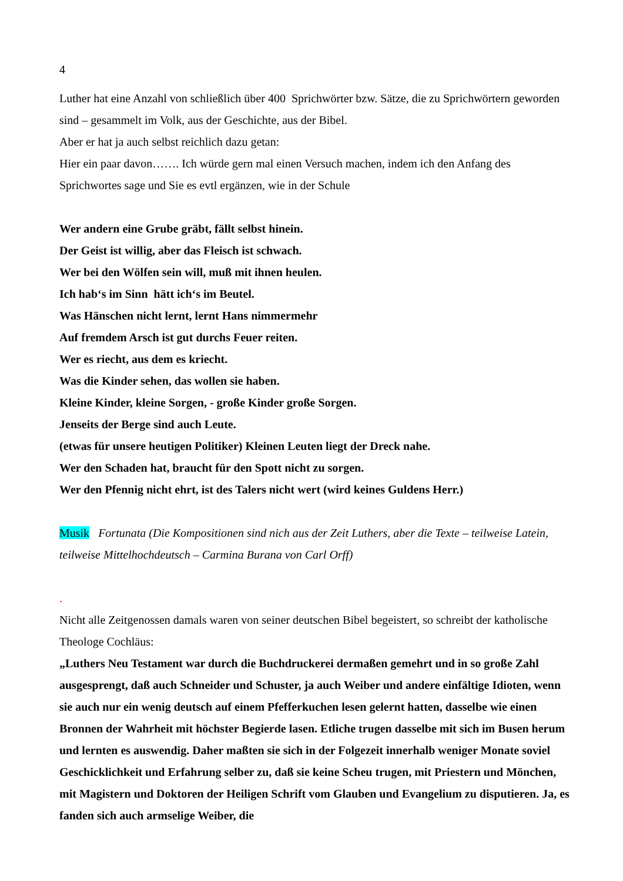4
Luther hat eine Anzahl von schließlich über 400 Sprichwörter bzw. Sätze, die zu Sprichwörtern geworden sind – gesammelt im Volk, aus der Geschichte, aus der Bibel.
Aber er hat ja auch selbst reichlich dazu getan:
Hier ein paar davon……. Ich würde gern mal einen Versuch machen, indem ich den Anfang des Sprichwortes sage und Sie es evtl ergänzen, wie in der Schule
Wer andern eine Grube gräbt, fällt selbst hinein.
Der Geist ist willig, aber das Fleisch ist schwach.
Wer bei den Wölfen sein will, muß mit ihnen heulen.
Ich hab‘s im Sinn hätt ich‘s im Beutel.
Was Hänschen nicht lernt, lernt Hans nimmermehr
Auf fremdem Arsch ist gut durchs Feuer reiten.
Wer es riecht, aus dem es kriecht.
Was die Kinder sehen, das wollen sie haben.
Kleine Kinder, kleine Sorgen, - große Kinder große Sorgen.
Jenseits der Berge sind auch Leute.
(etwas für unsere heutigen Politiker) Kleinen Leuten liegt der Dreck nahe.
Wer den Schaden hat, braucht für den Spott nicht zu sorgen.
Wer den Pfennig nicht ehrt, ist des Talers nicht wert (wird keines Guldens Herr.)
Musik Fortunata (Die Kompositionen sind nich aus der Zeit Luthers, aber die Texte – teilweise Latein, teilweise Mittelhochdeutsch – Carmina Burana von Carl Orff)
.
Nicht alle Zeitgenossen damals waren von seiner deutschen Bibel begeistert, so schreibt der katholische Theologe Cochläus:
„Luthers Neu Testament war durch die Buchdruckerei dermaßen gemehrt und in so große Zahl ausgesprengt, daß auch Schneider und Schuster, ja auch Weiber und andere einfältige Idioten, wenn sie auch nur ein wenig deutsch auf einem Pfefferkuchen lesen gelernt hatten, dasselbe wie einen Bronnen der Wahrheit mit höchster Begierde lasen. Etliche trugen dasselbe mit sich im Busen herum und lernten es auswendig. Daher maßten sie sich in der Folgezeit innerhalb weniger Monate soviel Geschicklichkeit und Erfahrung selber zu, daß sie keine Scheu trugen, mit Priestern und Mönchen, mit Magistern und Doktoren der Heiligen Schrift vom Glauben und Evangelium zu disputieren. Ja, es fanden sich auch armselige Weiber, die